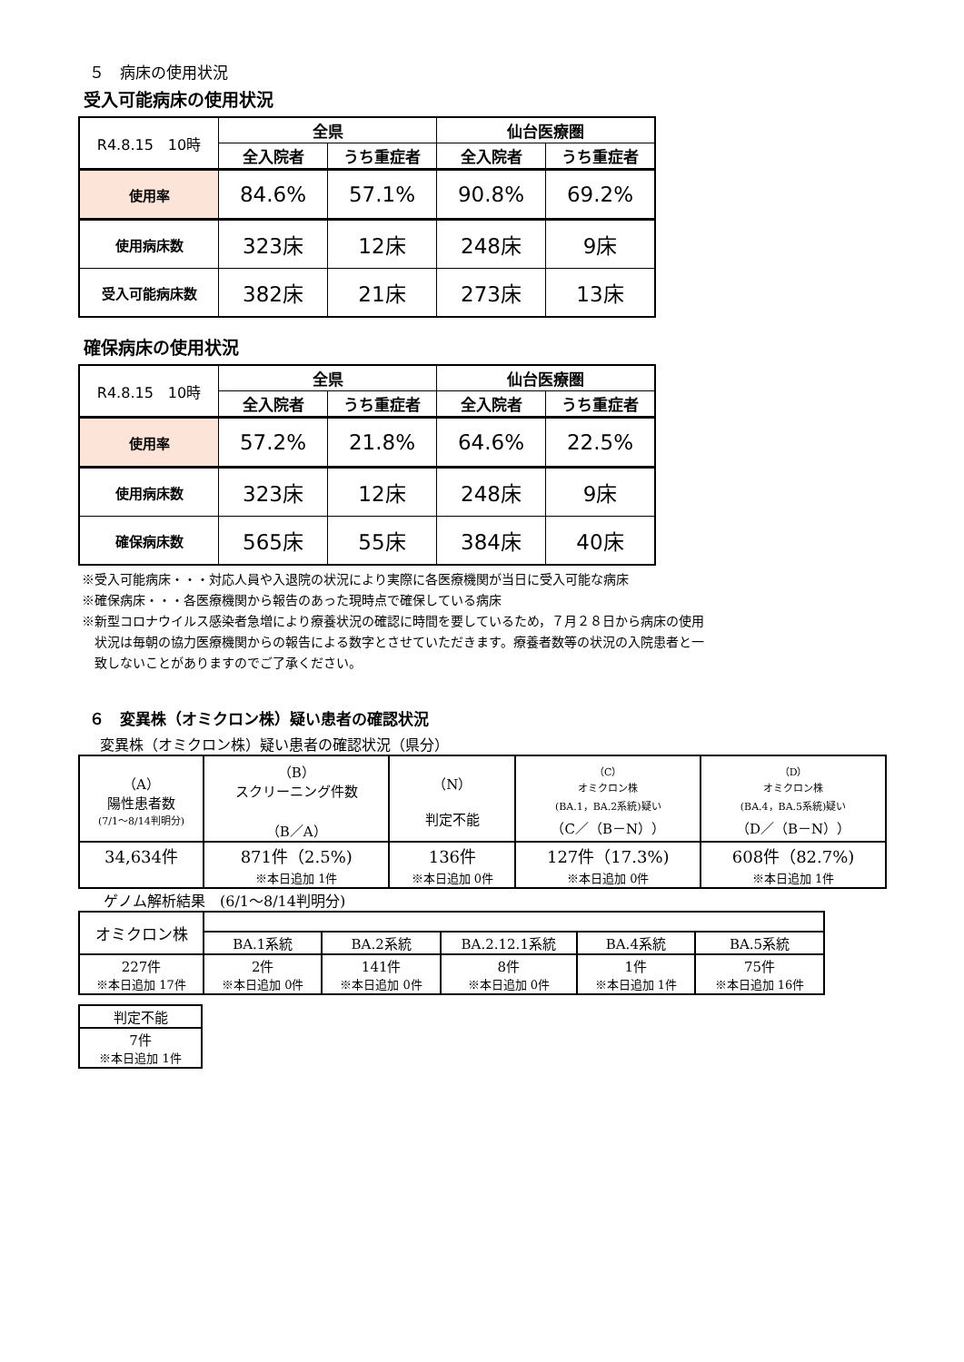５　病床の使用状況
受入可能病床の使用状況
| R4.8.15 10時 | 全県 | | 仙台医療圏 | |
| --- | --- | --- | --- | --- |
| | 全入院者 | うち重症者 | 全入院者 | うち重症者 |
| 使用率 | 84.6% | 57.1% | 90.8% | 69.2% |
| 使用病床数 | 323床 | 12床 | 248床 | 9床 |
| 受入可能病床数 | 382床 | 21床 | 273床 | 13床 |
確保病床の使用状況
| R4.8.15 10時 | 全県 | | 仙台医療圏 | |
| --- | --- | --- | --- | --- |
| | 全入院者 | うち重症者 | 全入院者 | うち重症者 |
| 使用率 | 57.2% | 21.8% | 64.6% | 22.5% |
| 使用病床数 | 323床 | 12床 | 248床 | 9床 |
| 確保病床数 | 565床 | 55床 | 384床 | 40床 |
※受入可能病床・・・対応人員や入退院の状況により実際に各医療機関が当日に受入可能な病床
※確保病床・・・各医療機関から報告のあった現時点で確保している病床
※新型コロナウイルス感染者急増により療養状況の確認に時間を要しているため，７月２８日から病床の使用
　状況は毎朝の協力医療機関からの報告による数字とさせていただきます。療養者数等の状況の入院患者と一
　致しないことがありますのでご了承ください。
６　変異株（オミクロン株）疑い患者の確認状況
変異株（オミクロン株）疑い患者の確認状況（県分）
| （A） 陽性患者数 (7/1～8/14判明分) | （B） スクリーニング件数 （B／A） | （N） 判定不能 | （C） オミクロン株 (BA.1，BA.2系統)疑い （C／（B－N）） | （D） オミクロン株 (BA.4，BA.5系統)疑い （D／（B－N）） |
| 34,634件 | 871件（2.5%) ※本日追加 1件 | 136件 ※本日追加 0件 | 127件（17.3%) ※本日追加 0件 | 608件（82.7%) ※本日追加 1件 |
ゲノム解析結果　(6/1～8/14判明分)
| オミクロン株 | | | | | |
| | BA.1系統 | BA.2系統 | BA.2.12.1系統 | BA.4系統 | BA.5系統 |
| 227件 ※本日追加 17件 | 2件 ※本日追加 0件 | 141件 ※本日追加 0件 | 8件 ※本日追加 0件 | 1件 ※本日追加 1件 | 75件 ※本日追加 16件 |
| 判定不能 |
| 7件 ※本日追加 1件 |